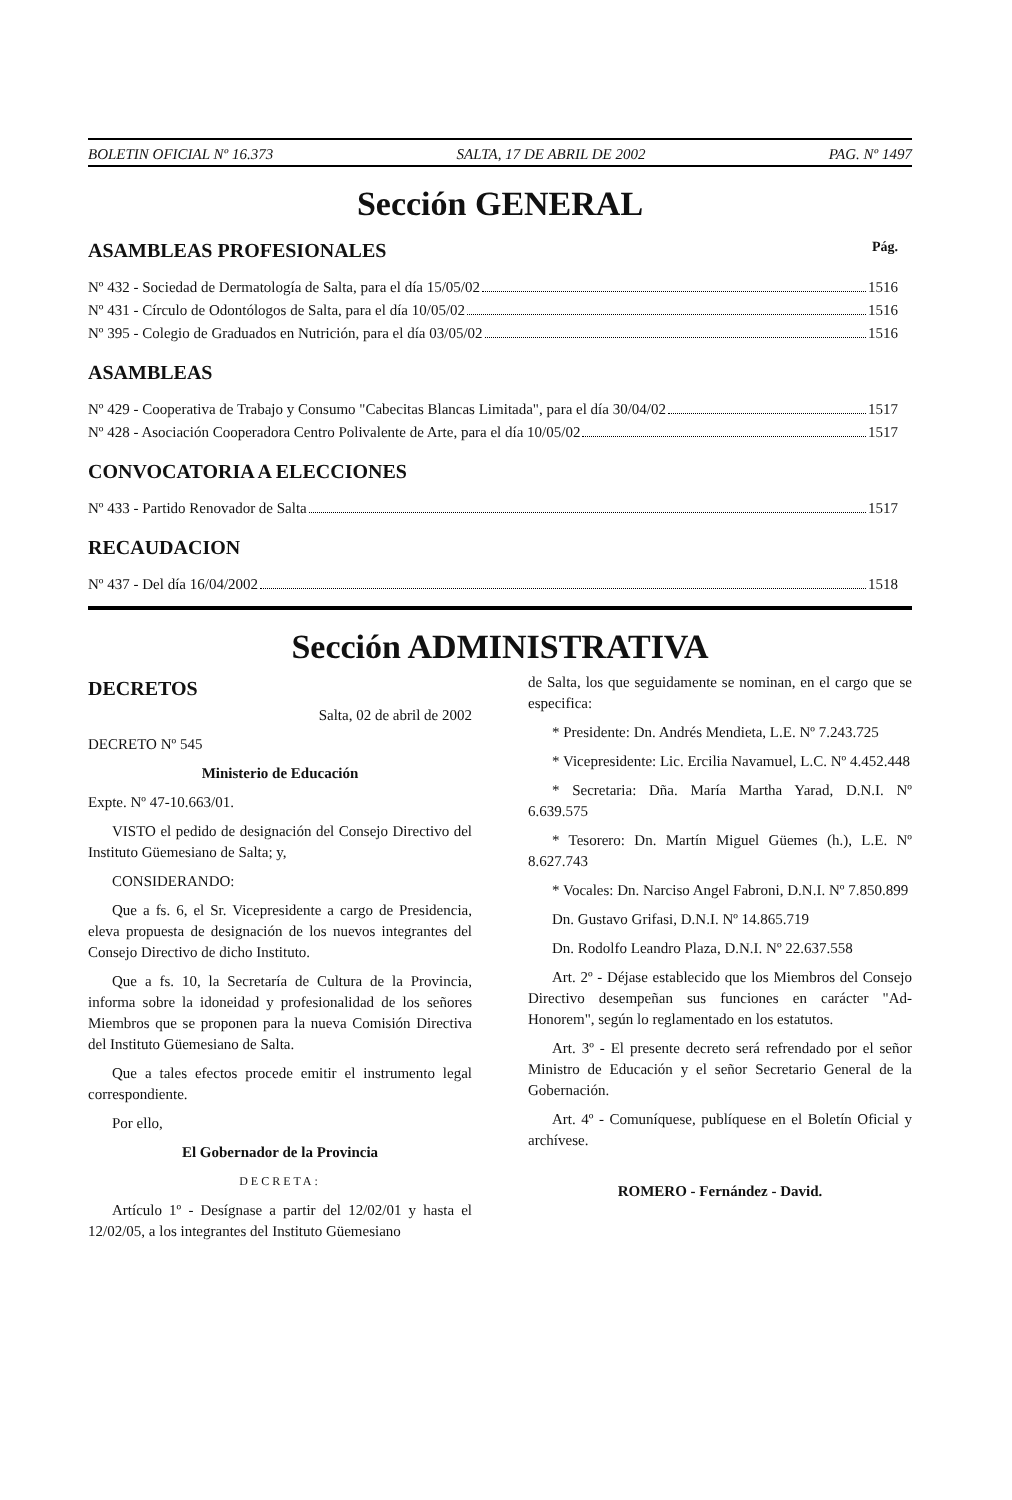BOLETIN OFICIAL Nº 16.373 SALTA, 17 DE ABRIL DE 2002 PAG. Nº 1497
Sección GENERAL
ASAMBLEAS PROFESIONALES Pág.
Nº 432 - Sociedad de Dermatología de Salta, para el día 15/05/02 1516
Nº 431 - Círculo de Odontólogos de Salta, para el día 10/05/02 1516
Nº 395 - Colegio de Graduados en Nutrición, para el día 03/05/02 1516
ASAMBLEAS
Nº 429 - Cooperativa de Trabajo y Consumo "Cabecitas Blancas Limitada", para el día 30/04/02 1517
Nº 428 - Asociación Cooperadora Centro Polivalente de Arte, para el día 10/05/02 1517
CONVOCATORIA A ELECCIONES
Nº 433 - Partido Renovador de Salta 1517
RECAUDACION
Nº 437 - Del día 16/04/2002 1518
Sección ADMINISTRATIVA
DECRETOS
Salta, 02 de abril de 2002
DECRETO Nº 545
Ministerio de Educación
Expte. Nº 47-10.663/01.
VISTO el pedido de designación del Consejo Directivo del Instituto Güemesiano de Salta; y,
CONSIDERANDO:
Que a fs. 6, el Sr. Vicepresidente a cargo de Presidencia, eleva propuesta de designación de los nuevos integrantes del Consejo Directivo de dicho Instituto.
Que a fs. 10, la Secretaría de Cultura de la Provincia, informa sobre la idoneidad y profesionalidad de los señores Miembros que se proponen para la nueva Comisión Directiva del Instituto Güemesiano de Salta.
Que a tales efectos procede emitir el instrumento legal correspondiente.
Por ello,
El Gobernador de la Provincia
DECRETA:
Artículo 1º - Desígnase a partir del 12/02/01 y hasta el 12/02/05, a los integrantes del Instituto Güemesiano
de Salta, los que seguidamente se nominan, en el cargo que se especifica:
* Presidente: Dn. Andrés Mendieta, L.E. Nº 7.243.725
* Vicepresidente: Lic. Ercilia Navamuel, L.C. Nº 4.452.448
* Secretaria: Dña. María Martha Yarad, D.N.I. Nº 6.639.575
* Tesorero: Dn. Martín Miguel Güemes (h.), L.E. Nº 8.627.743
* Vocales: Dn. Narciso Angel Fabroni, D.N.I. Nº 7.850.899
Dn. Gustavo Grifasi, D.N.I. Nº 14.865.719
Dn. Rodolfo Leandro Plaza, D.N.I. Nº 22.637.558
Art. 2º - Déjase establecido que los Miembros del Consejo Directivo desempeñan sus funciones en carácter "Ad-Honorem", según lo reglamentado en los estatutos.
Art. 3º - El presente decreto será refrendado por el señor Ministro de Educación y el señor Secretario General de la Gobernación.
Art. 4º - Comuníquese, publíquese en el Boletín Oficial y archívese.
ROMERO - Fernández - David.